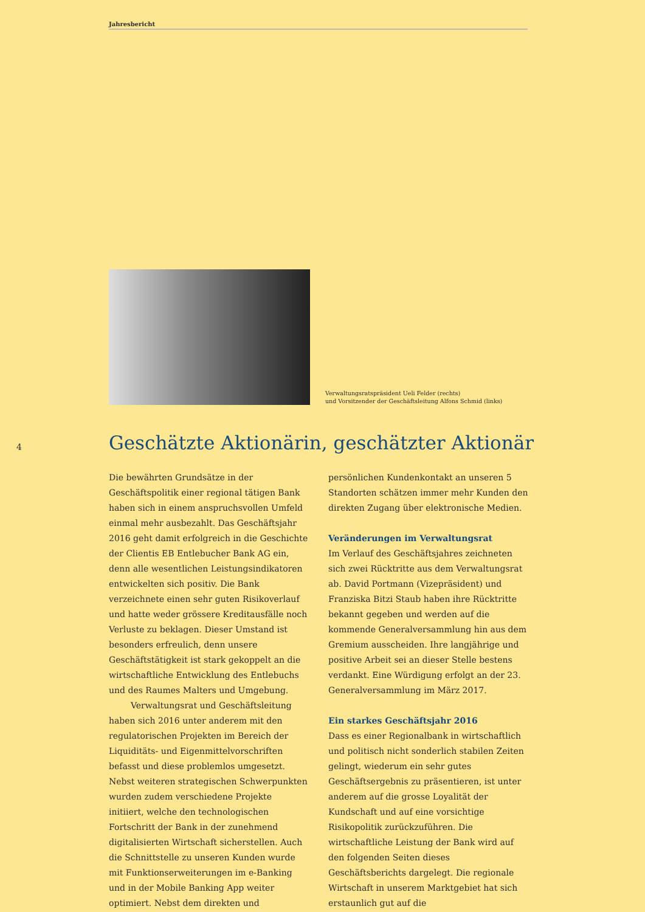Jahresbericht
Verwaltungsratspräsident Ueli Felder (rechts)
und Vorsitzender der Geschäftsleitung Alfons Schmid (links)
4
Geschätzte Aktionärin, geschätzter Aktionär
Die bewährten Grundsätze in der Geschäftspolitik einer regional tätigen Bank haben sich in einem anspruchsvollen Umfeld einmal mehr ausbezahlt. Das Geschäftsjahr 2016 geht damit erfolgreich in die Geschichte der Clientis EB Entlebucher Bank AG ein, denn alle wesentlichen Leistungsindikatoren entwickelten sich positiv. Die Bank verzeichnete einen sehr guten Risikoverlauf und hatte weder grössere Kreditausfälle noch Verluste zu beklagen. Dieser Umstand ist besonders erfreulich, denn unsere Geschäftstätigkeit ist stark gekoppelt an die wirtschaftliche Entwicklung des Entlebuchs und des Raumes Malters und Umgebung.
Verwaltungsrat und Geschäftsleitung haben sich 2016 unter anderem mit den regulatorischen Projekten im Bereich der Liquiditäts- und Eigenmittelvorschriften befasst und diese problemlos umgesetzt. Nebst weiteren strategischen Schwerpunkten wurden zudem verschiedene Projekte initiiert, welche den technologischen Fortschritt der Bank in der zunehmend digitalisierten Wirtschaft sicherstellen. Auch die Schnittstelle zu unseren Kunden wurde mit Funktionserweiterungen im e-Banking und in der Mobile Banking App weiter optimiert. Nebst dem direkten und persönlichen Kundenkontakt an unseren 5 Standorten schätzen immer mehr Kunden den direkten Zugang über elektronische Medien.
Veränderungen im Verwaltungsrat
Im Verlauf des Geschäftsjahres zeichneten sich zwei Rücktritte aus dem Verwaltungsrat ab. David Portmann (Vizepräsident) und Franziska Bitzi Staub haben ihre Rücktritte bekannt gegeben und werden auf die kommende Generalversammlung hin aus dem Gremium ausscheiden. Ihre langjährige und positive Arbeit sei an dieser Stelle bestens verdankt. Eine Würdigung erfolgt an der 23. Generalversammlung im März 2017.
Ein starkes Geschäftsjahr 2016
Dass es einer Regionalbank in wirtschaftlich und politisch nicht sonderlich stabilen Zeiten gelingt, wiederum ein sehr gutes Geschäftsergebnis zu präsentieren, ist unter anderem auf die grosse Loyalität der Kundschaft und auf eine vorsichtige Risikopolitik zurückzuführen. Die wirtschaftliche Leistung der Bank wird auf den folgenden Seiten dieses Geschäftsberichts dargelegt. Die regionale Wirtschaft in unserem Marktgebiet hat sich erstaunlich gut auf die